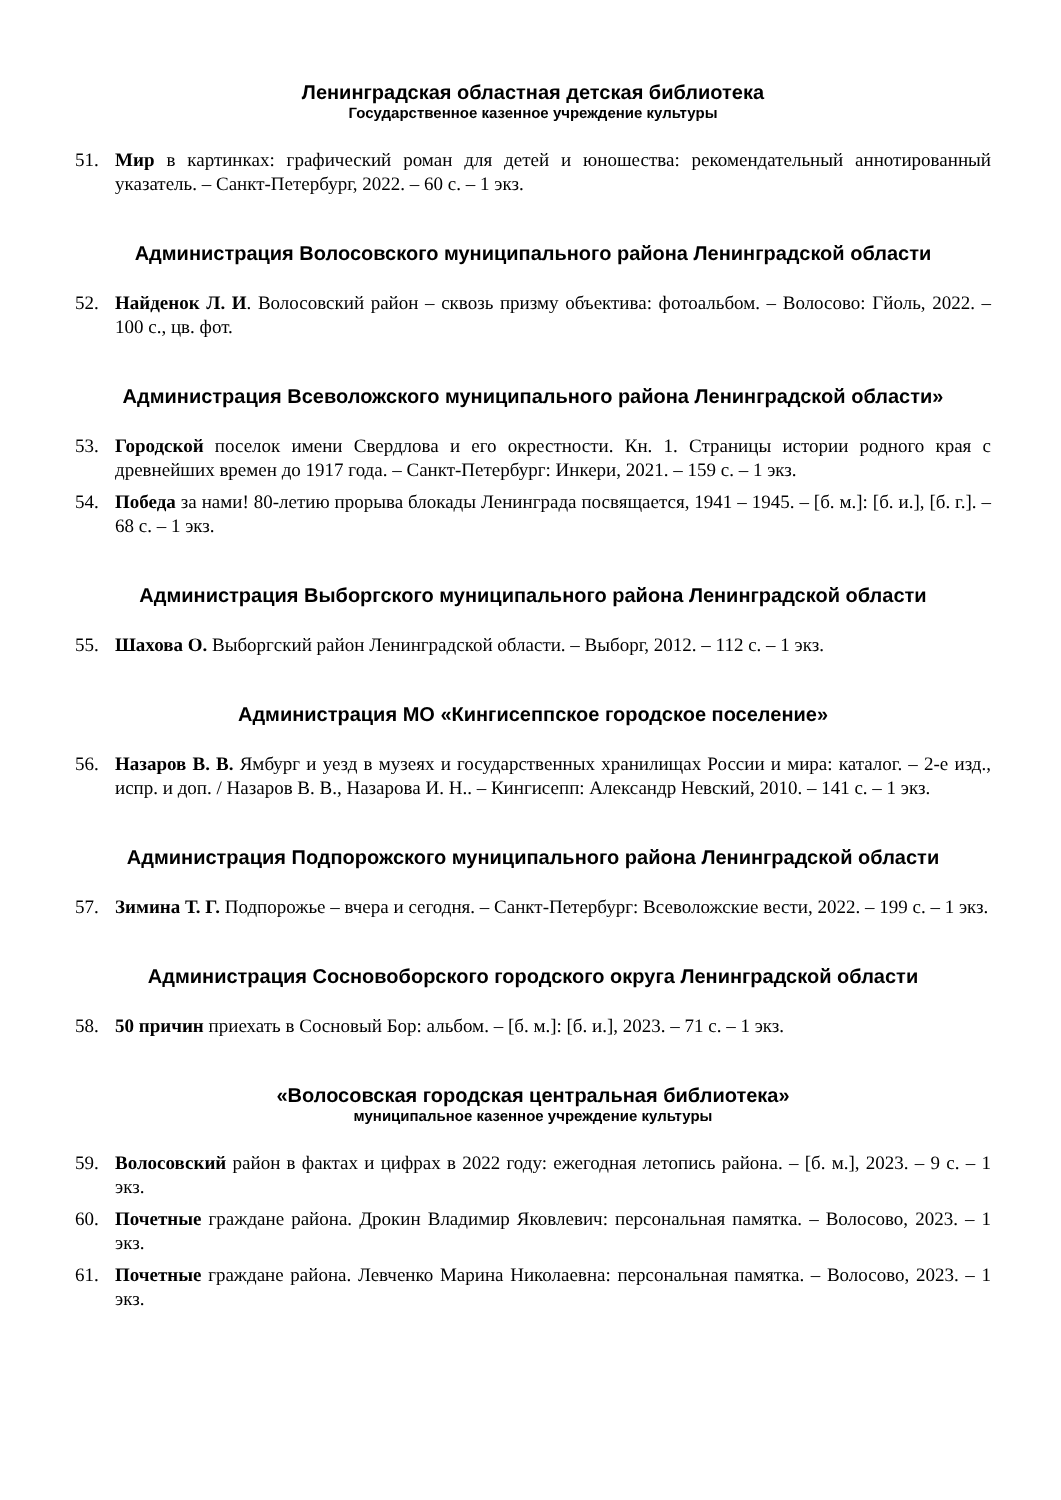Ленинградская областная детская библиотека
Государственное казенное учреждение культуры
51. Мир в картинках: графический роман для детей и юношества: рекомендательный аннотированный указатель. – Санкт-Петербург, 2022. – 60 с. – 1 экз.
Администрация Волосовского муниципального района Ленинградской области
52. Найденок Л. И. Волосовский район – сквозь призму объектива: фотоальбом. – Волосово: Гйоль, 2022. – 100 с., цв. фот.
Администрация Всеволожского муниципального района Ленинградской области»
53. Городской поселок имени Свердлова и его окрестности. Кн. 1. Страницы истории родного края с древнейших времен до 1917 года. – Санкт-Петербург: Инкери, 2021. – 159 с. – 1 экз.
54. Победа за нами! 80-летию прорыва блокады Ленинграда посвящается, 1941 – 1945. – [б. м.]: [б. и.], [б. г.]. – 68 с. – 1 экз.
Администрация Выборгского муниципального района Ленинградской области
55. Шахова О. Выборгский район Ленинградской области. – Выборг, 2012. – 112 с. – 1 экз.
Администрация МО «Кингисеппское городское поселение»
56. Назаров В. В. Ямбург и уезд в музеях и государственных хранилищах России и мира: каталог. – 2-е изд., испр. и доп. / Назаров В. В., Назарова И. Н.. – Кингисепп: Александр Невский, 2010. – 141 с. – 1 экз.
Администрация Подпорожского муниципального района Ленинградской области
57. Зимина Т. Г. Подпорожье – вчера и сегодня. – Санкт-Петербург: Всеволожские вести, 2022. – 199 с. – 1 экз.
Администрация Сосновоборского городского округа Ленинградской области
58. 50 причин приехать в Сосновый Бор: альбом. – [б. м.]: [б. и.], 2023. – 71 с. – 1 экз.
«Волосовская городская центральная библиотека»
муниципальное казенное учреждение культуры
59. Волосовский район в фактах и цифрах в 2022 году: ежегодная летопись района. – [б. м.], 2023. – 9 с. – 1 экз.
60. Почетные граждане района. Дрокин Владимир Яковлевич: персональная памятка. – Волосово, 2023. – 1 экз.
61. Почетные граждане района. Левченко Марина Николаевна: персональная памятка. – Волосово, 2023. – 1 экз.